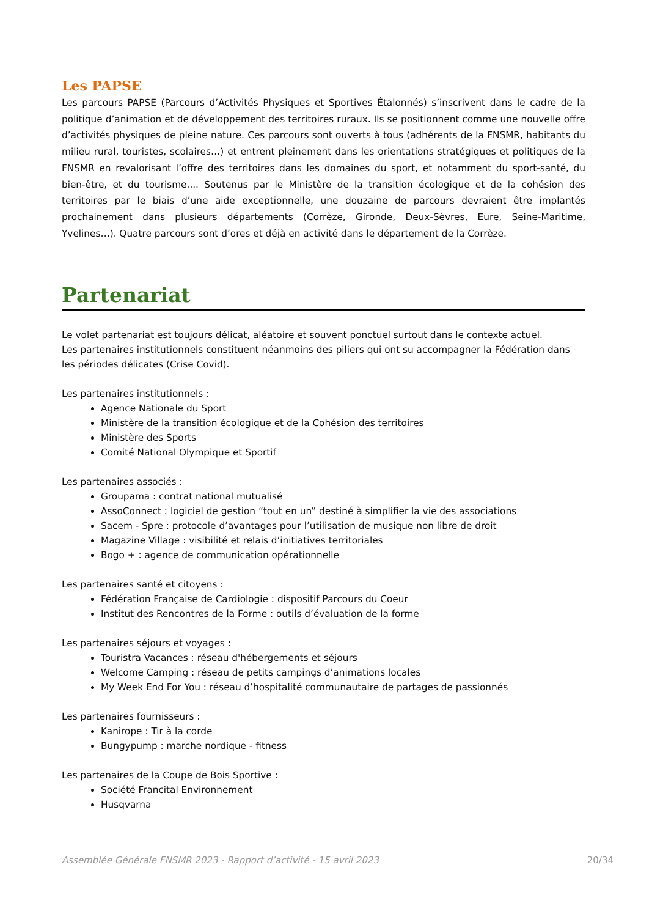Les PAPSE
Les parcours PAPSE (Parcours d’Activités Physiques et Sportives Étalonnés) s’inscrivent dans le cadre de la politique d’animation et de développement des territoires ruraux. Ils se positionnent comme une nouvelle offre d’activités physiques de pleine nature. Ces parcours sont ouverts à tous (adhérents de la FNSMR, habitants du milieu rural, touristes, scolaires…) et entrent pleinement dans les orientations stratégiques et politiques de la FNSMR en revalorisant l’offre des territoires dans les domaines du sport, et notamment du sport-santé, du bien-être, et du tourisme.... Soutenus par le Ministère de la transition écologique et de la cohésion des territoires par le biais d’une aide exceptionnelle, une douzaine de parcours devraient être implantés prochainement dans plusieurs départements (Corrèze, Gironde, Deux-Sèvres, Eure, Seine-Maritime, Yvelines…). Quatre parcours sont d’ores et déjà en activité dans le département de la Corrèze.
Partenariat
Le volet partenariat est toujours délicat, aléatoire et souvent ponctuel surtout dans le contexte actuel.
Les partenaires institutionnels constituent néanmoins des piliers qui ont su accompagner la Fédération dans les périodes délicates (Crise Covid).
Les partenaires institutionnels :
Agence Nationale du Sport
Ministère de la transition écologique et de la Cohésion des territoires
Ministère des Sports
Comité National Olympique et Sportif
Les partenaires associés :
Groupama : contrat national mutualisé
AssoConnect : logiciel de gestion “tout en un” destiné à simplifier la vie des associations
Sacem - Spre : protocole d’avantages pour l’utilisation de musique non libre de droit
Magazine Village : visibilité et relais d’initiatives territoriales
Bogo + : agence de communication opérationnelle
Les partenaires santé et citoyens :
Fédération Française de Cardiologie : dispositif Parcours du Coeur
Institut des Rencontres de la Forme : outils d’évaluation de la forme
Les partenaires séjours et voyages :
Touristra Vacances : réseau d'hébergements et séjours
Welcome Camping : réseau de petits campings d’animations locales
My Week End For You : réseau d’hospitalité communautaire de partages de passionnés
Les partenaires fournisseurs :
Kanirope : Tir à la corde
Bungypump : marche nordique - fitness
Les partenaires de la Coupe de Bois Sportive :
Société Francital Environnement
Husqvarna
Assemblée Générale FNSMR 2023 - Rapport d’activité - 15 avril 2023 20/34